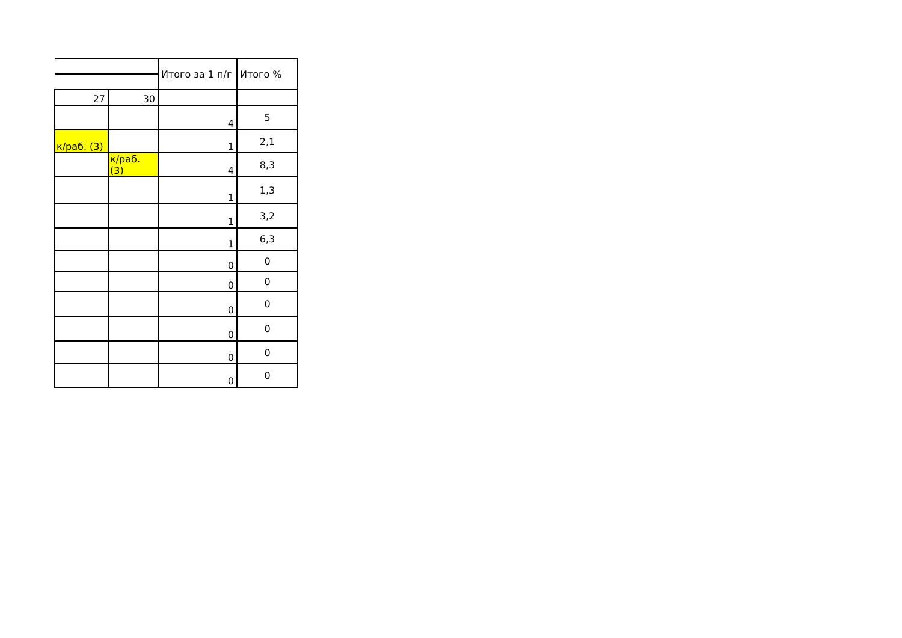| | | Итого за 1 п/г | Итого % |
| 27 | 30 | | |
| | | 4 | 5 |
| к/раб. (3) | | 1 | 2,1 |
| | к/раб. (3) | 4 | 8,3 |
| | | 1 | 1,3 |
| | | 1 | 3,2 |
| | | 1 | 6,3 |
| | | 0 | 0 |
| | | 0 | 0 |
| | | 0 | 0 |
| | | 0 | 0 |
| | | 0 | 0 |
| | | 0 | 0 |